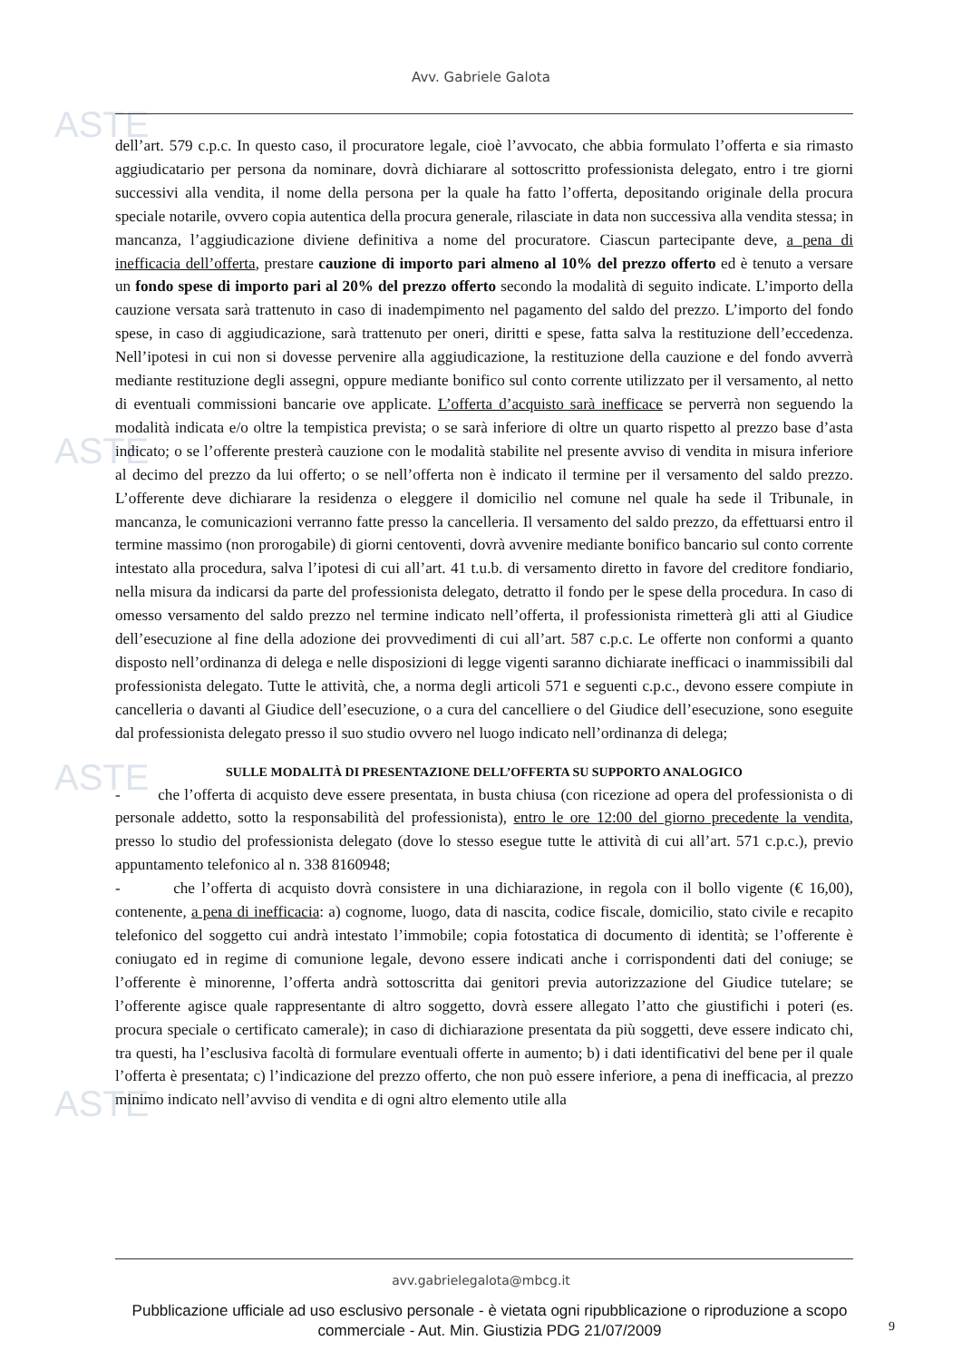ASTE
ASTE
ASTE
ASTE
Avv. Gabriele Galota
dell’art. 579 c.p.c. In questo caso, il procuratore legale, cioè l’avvocato, che abbia formulato l’offerta e sia rimasto aggiudicatario per persona da nominare, dovrà dichiarare al sottoscritto professionista delegato, entro i tre giorni successivi alla vendita, il nome della persona per la quale ha fatto l’offerta, depositando originale della procura speciale notarile, ovvero copia autentica della procura generale, rilasciate in data non successiva alla vendita stessa; in mancanza, l’aggiudicazione diviene definitiva a nome del procuratore. Ciascun partecipante deve, a pena di inefficacia dell’offerta, prestare cauzione di importo pari almeno al 10% del prezzo offerto ed è tenuto a versare un fondo spese di importo pari al 20% del prezzo offerto secondo la modalità di seguito indicate. L’importo della cauzione versata sarà trattenuto in caso di inadempimento nel pagamento del saldo del prezzo. L’importo del fondo spese, in caso di aggiudicazione, sarà trattenuto per oneri, diritti e spese, fatta salva la restituzione dell’eccedenza. Nell’ipotesi in cui non si dovesse pervenire alla aggiudicazione, la restituzione della cauzione e del fondo avverrà mediante restituzione degli assegni, oppure mediante bonifico sul conto corrente utilizzato per il versamento, al netto di eventuali commissioni bancarie ove applicate. L’offerta d’acquisto sarà inefficace se perverrà non seguendo la modalità indicata e/o oltre la tempistica prevista; o se sarà inferiore di oltre un quarto rispetto al prezzo base d’asta indicato; o se l’offerente presterà cauzione con le modalità stabilite nel presente avviso di vendita in misura inferiore al decimo del prezzo da lui offerto; o se nell’offerta non è indicato il termine per il versamento del saldo prezzo. L’offerente deve dichiarare la residenza o eleggere il domicilio nel comune nel quale ha sede il Tribunale, in mancanza, le comunicazioni verranno fatte presso la cancelleria. Il versamento del saldo prezzo, da effettuarsi entro il termine massimo (non prorogabile) di giorni centoventi, dovrà avvenire mediante bonifico bancario sul conto corrente intestato alla procedura, salva l’ipotesi di cui all’art. 41 t.u.b. di versamento diretto in favore del creditore fondiario, nella misura da indicarsi da parte del professionista delegato, detratto il fondo per le spese della procedura. In caso di omesso versamento del saldo prezzo nel termine indicato nell’offerta, il professionista rimetterà gli atti al Giudice dell’esecuzione al fine della adozione dei provvedimenti di cui all’art. 587 c.p.c. Le offerte non conformi a quanto disposto nell’ordinanza di delega e nelle disposizioni di legge vigenti saranno dichiarate inefficaci o inammissibili dal professionista delegato. Tutte le attività, che, a norma degli articoli 571 e seguenti c.p.c., devono essere compiute in cancelleria o davanti al Giudice dell’esecuzione, o a cura del cancelliere o del Giudice dell’esecuzione, sono eseguite dal professionista delegato presso il suo studio ovvero nel luogo indicato nell’ordinanza di delega;
SULLE MODALITÀ DI PRESENTAZIONE DELL’OFFERTA SU SUPPORTO ANALOGICO
- che l’offerta di acquisto deve essere presentata, in busta chiusa (con ricezione ad opera del professionista o di personale addetto, sotto la responsabilità del professionista), entro le ore 12:00 del giorno precedente la vendita, presso lo studio del professionista delegato (dove lo stesso esegue tutte le attività di cui all’art. 571 c.p.c.), previo appuntamento telefonico al n. 338 8160948;
- che l’offerta di acquisto dovrà consistere in una dichiarazione, in regola con il bollo vigente (€ 16,00), contenente, a pena di inefficacia: a) cognome, luogo, data di nascita, codice fiscale, domicilio, stato civile e recapito telefonico del soggetto cui andrà intestato l’immobile; copia fotostatica di documento di identità; se l’offerente è coniugato ed in regime di comunione legale, devono essere indicati anche i corrispondenti dati del coniuge; se l’offerente è minorenne, l’offerta andrà sottoscritta dai genitori previa autorizzazione del Giudice tutelare; se l’offerente agisce quale rappresentante di altro soggetto, dovrà essere allegato l’atto che giustifichi i poteri (es. procura speciale o certificato camerale); in caso di dichiarazione presentata da più soggetti, deve essere indicato chi, tra questi, ha l’esclusiva facoltà di formulare eventuali offerte in aumento; b) i dati identificativi del bene per il quale l’offerta è presentata; c) l’indicazione del prezzo offerto, che non può essere inferiore, a pena di inefficacia, al prezzo minimo indicato nell’avviso di vendita e di ogni altro elemento utile alla
avv.gabrielegalota@mbcg.it
Pubblicazione ufficiale ad uso esclusivo personale - è vietata ogni ripubblicazione o riproduzione a scopo commerciale - Aut. Min. Giustizia PDG 21/07/2009
9